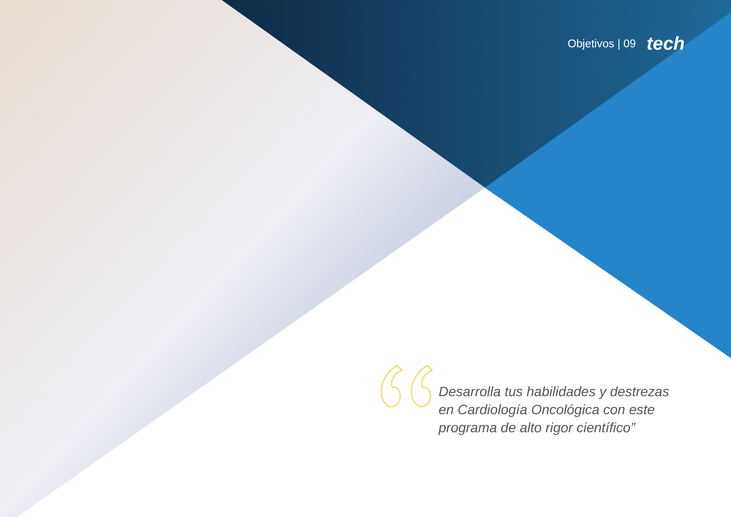Objetivos | 09 tech
Desarrolla tus habilidades y destrezas
en Cardiología Oncológica con este
programa de alto rigor científico”